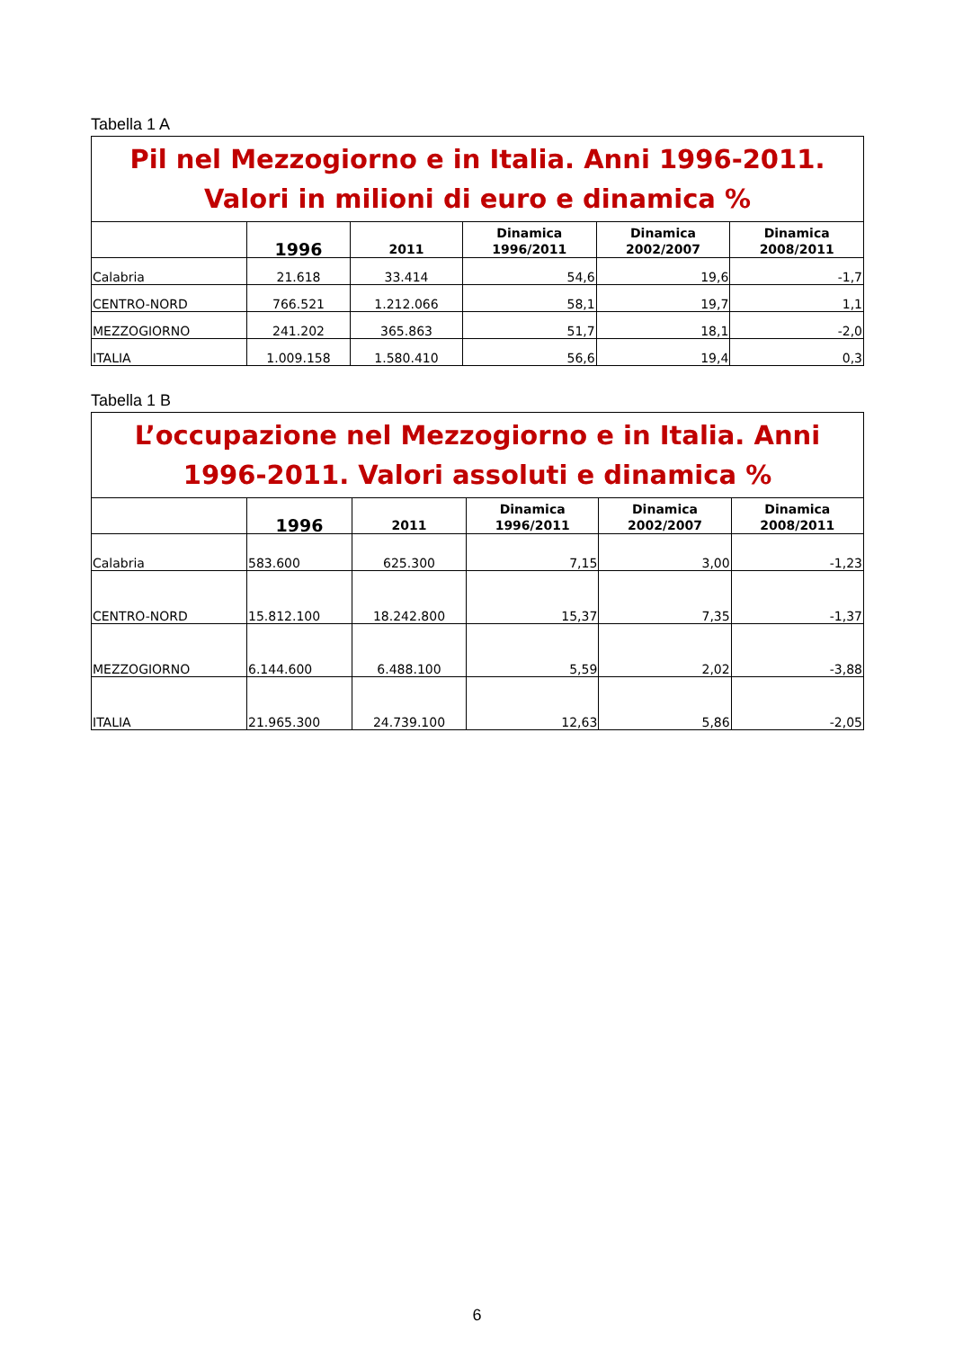Tabella 1 A
| Pil nel Mezzogiorno e in Italia. Anni 1996-2011. Valori in milioni di euro e dinamica % | | | | | |
| | 1996 | 2011 | Dinamica 1996/2011 | Dinamica 2002/2007 | Dinamica 2008/2011 |
| Calabria | 21.618 | 33.414 | 54,6 | 19,6 | -1,7 |
| CENTRO-NORD | 766.521 | 1.212.066 | 58,1 | 19,7 | 1,1 |
| MEZZOGIORNO | 241.202 | 365.863 | 51,7 | 18,1 | -2,0 |
| ITALIA | 1.009.158 | 1.580.410 | 56,6 | 19,4 | 0,3 |
Tabella 1 B
| L’occupazione nel Mezzogiorno e in Italia. Anni 1996-2011. Valori assoluti e dinamica % | | | | | |
| | 1996 | 2011 | Dinamica 1996/2011 | Dinamica 2002/2007 | Dinamica 2008/2011 |
| Calabria | 583.600 | 625.300 | 7,15 | 3,00 | -1,23 |
| CENTRO-NORD | 15.812.100 | 18.242.800 | 15,37 | 7,35 | -1,37 |
| MEZZOGIORNO | 6.144.600 | 6.488.100 | 5,59 | 2,02 | -3,88 |
| ITALIA | 21.965.300 | 24.739.100 | 12,63 | 5,86 | -2,05 |
6